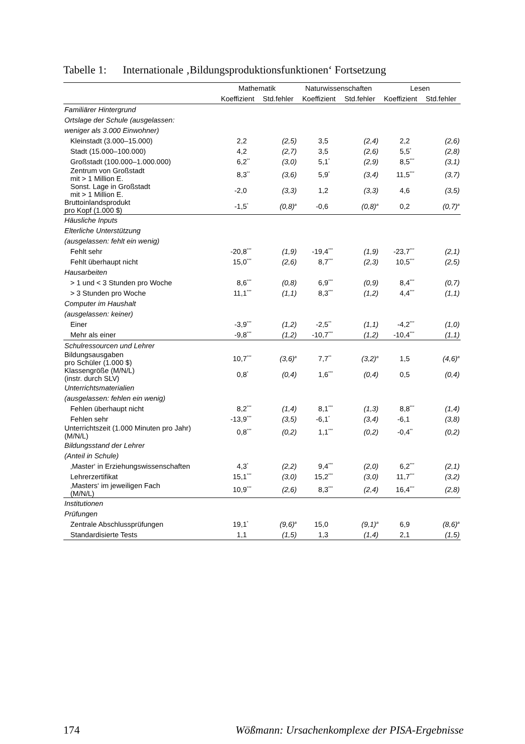Tabelle 1: Internationale ‚Bildungsproduktionsfunktionen‘ Fortsetzung
| | Mathematik | | Naturwissenschaften | | Lesen | |
| --- | --- | --- | --- | --- | --- | --- |
| | Koeffizient | Std.fehler | Koeffizient | Std.fehler | Koeffizient | Std.fehler |
| Familiärer Hintergrund | | | | | | |
| Ortslage der Schule (ausgelassen: | | | | | | |
| weniger als 3.000 Einwohner) | | | | | | |
| Kleinstadt (3.000–15.000) | 2,2 | (2,5) | 3,5 | (2,4) | 2,2 | (2,6) |
| Stadt (15.000–100.000) | 4,2 | (2,7) | 3,5 | (2,6) | 5,5 * | (2,8) |
| Großstadt (100.000–1.000.000) | 6,2 ** | (3,0) | 5,1 * | (2,9) | 8,5 *** | (3,1) |
| Zentrum von Großstadt mit > 1 Million E. | 8,3 ** | (3,6) | 5,9 * | (3,4) | 11,5 *** | (3,7) |
| Sonst. Lage in Großstadt mit > 1 Million E. | -2,0 | (3,3) | 1,2 | (3,3) | 4,6 | (3,5) |
| Bruttoinlandsprodukt pro Kopf (1.000 $) | -1,5 * | (0,8)<sup>a</sup> | -0,6 | (0,8)<sup>a</sup> | 0,2 | (0,7)<sup>a</sup> |
| Häusliche Inputs | | | | | | |
| Elterliche Unterstützung | | | | | | |
| (ausgelassen: fehlt ein wenig) | | | | | | |
| Fehlt sehr | -20,8 *** | (1,9) | -19,4 *** | (1,9) | -23,7 *** | (2,1) |
| Fehlt überhaupt nicht | 15,0 *** | (2,6) | 8,7 *** | (2,3) | 10,5 *** | (2,5) |
| Hausarbeiten | | | | | | |
| > 1 und < 3 Stunden pro Woche | 8,6 *** | (0,8) | 6,9 *** | (0,9) | 8,4 *** | (0,7) |
| > 3 Stunden pro Woche | 11,1 *** | (1,1) | 8,3 *** | (1,2) | 4,4 *** | (1,1) |
| Computer im Haushalt | | | | | | |
| (ausgelassen: keiner) | | | | | | |
| Einer | -3,9 *** | (1,2) | -2,5 ** | (1,1) | -4,2 *** | (1,0) |
| Mehr als einer | -9,8 *** | (1,2) | -10,7 *** | (1,2) | -10,4 *** | (1,1) |
| Schulressourcen und Lehrer | | | | | | |
| Bildungsausgaben pro Schüler (1.000 $) | 10,7 *** | (3,6)<sup>a</sup> | 7,7 ** | (3,2)<sup>a</sup> | 1,5 | (4,6)<sup>a</sup> |
| Klassengröße (M/N/L) (instr. durch SLV) | 0,8 * | (0,4) | 1,6 *** | (0,4) | 0,5 | (0,4) |
| Unterrichtsmaterialien | | | | | | |
| (ausgelassen: fehlen ein wenig) | | | | | | |
| Fehlen überhaupt nicht | 8,2 *** | (1,4) | 8,1 *** | (1,3) | 8,8 *** | (1,4) |
| Fehlen sehr | -13,9 *** | (3,5) | -6,1 * | (3,4) | -6,1 | (3,8) |
| Unterrichtszeit (1.000 Minuten pro Jahr) (M/N/L) | 0,8 *** | (0,2) | 1,1 *** | (0,2) | -0,4 ** | (0,2) |
| Bildungsstand der Lehrer | | | | | | |
| (Anteil in Schule) | | | | | | |
| ‚Master‘ in Erziehungswissenschaften | 4,3 * | (2,2) | 9,4 *** | (2,0) | 6,2 *** | (2,1) |
| Lehrerzertifikat | 15,1 *** | (3,0) | 15,2 *** | (3,0) | 11,7 *** | (3,2) |
| ‚Masters‘ im jeweiligen Fach (M/N/L) | 10,9 *** | (2,6) | 8,3 *** | (2,4) | 16,4 *** | (2,8) |
| Institutionen | | | | | | |
| Prüfungen | | | | | | |
| Zentrale Abschlussprüfungen | 19,1 * | (9,6)<sup>a</sup> | 15,0 | (9,1)<sup>a</sup> | 6,9 | (8,6)<sup>a</sup> |
| Standardisierte Tests | 1,1 | (1,5) | 1,3 | (1,4) | 2,1 | (1,5) |
174 Wößmann: Ursachenkomplexe der PISA-Ergebnisse